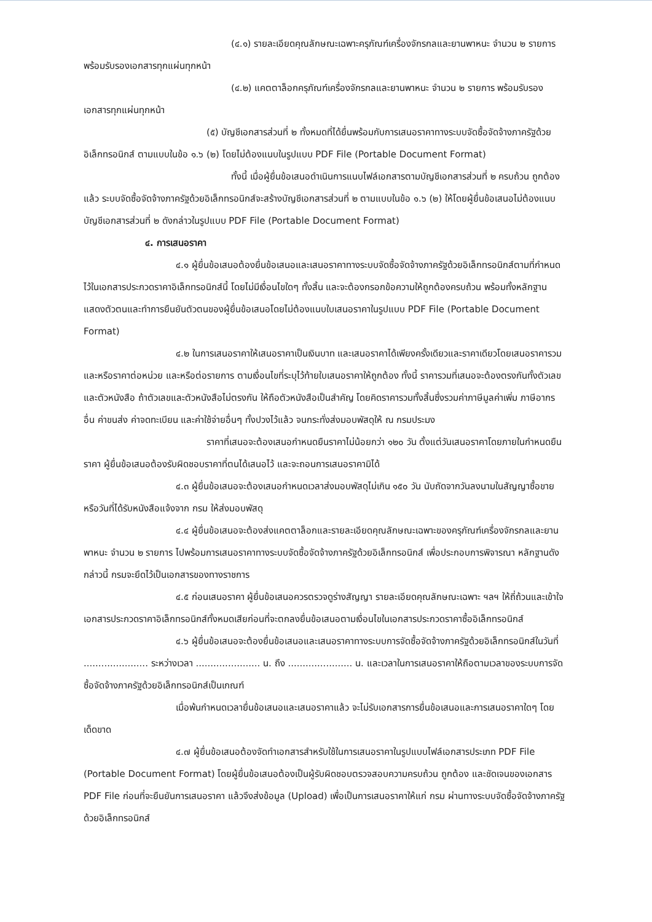(๔.๑) รายละเอียดคุณลักษณะเฉพาะครุภัณฑ์เครื่องจักรกลและยานพาหนะ จำนวน ๒ รายการ พร้อมรับรองเอกสารทุกแผ่นทุกหน้า
(๔.๒) แคตตาล็อกครุภัณฑ์เครื่องจักรกลและยานพาหนะ จำนวน ๒ รายการ พร้อมรับรองเอกสารทุกแผ่นทุกหน้า
(๕) บัญชีเอกสารส่วนที่ ๒ ทั้งหมดที่ได้ยื่นพร้อมกับการเสนอราคาทางระบบจัดซื้อจัดจ้างภาครัฐด้วยอิเล็กทรอนิกส์ ตามแบบในข้อ ๑.๖ (๒) โดยไม่ต้องแนบในรูปแบบ PDF File (Portable Document Format)
ทั้งนี้ เมื่อผู้ยื่นข้อเสนอดำเนินการแนบไฟล์เอกสารตามบัญชีเอกสารส่วนที่ ๒ ครบถ้วน ถูกต้องแล้ว ระบบจัดซื้อจัดจ้างภาครัฐด้วยอิเล็กทรอนิกส์จะสร้างบัญชีเอกสารส่วนที่ ๒ ตามแบบในข้อ ๑.๖ (๒) ให้โดยผู้ยื่นข้อเสนอไม่ต้องแนบบัญชีเอกสารส่วนที่ ๒ ดังกล่าวในรูปแบบ PDF File (Portable Document Format)
๔. การเสนอราคา
๔.๑ ผู้ยื่นข้อเสนอต้องยื่นข้อเสนอและเสนอราคาทางระบบจัดซื้อจัดจ้างภาครัฐด้วยอิเล็กทรอนิกส์ตามที่กำหนดไว้ในเอกสารประกวดราคาอิเล็กทรอนิกส์นี้ โดยไม่มีเงื่อนไขใดๆ ทั้งสิ้น และจะต้องกรอกข้อความให้ถูกต้องครบถ้วน พร้อมทั้งหลักฐานแสดงตัวตนและทำการยืนยันตัวตนของผู้ยื่นข้อเสนอโดยไม่ต้องแนบใบเสนอราคาในรูปแบบ PDF File (Portable Document Format)
๔.๒ ในการเสนอราคาให้เสนอราคาเป็นเงินบาท และเสนอราคาได้เพียงครั้งเดียวและราคาเดียวโดยเสนอราคารวม และหรือราคาต่อหน่วย และหรือต่อรายการ ตามเงื่อนไขที่ระบุไว้ท้ายใบเสนอราคาให้ถูกต้อง ทั้งนี้ ราคารวมที่เสนอจะต้องตรงกันทั้งตัวเลขและตัวหนังสือ ถ้าตัวเลขและตัวหนังสือไม่ตรงกัน ให้ถือตัวหนังสือเป็นสำคัญ โดยคิดราคารวมทั้งสิ้นซึ่งรวมค่าภาษีมูลค่าเพิ่ม ภาษีอากรอื่น ค่าขนส่ง ค่าจดทะเบียน และค่าใช้จ่ายอื่นๆ ทั้งปวงไว้แล้ว จนกระทั่งส่งมอบพัสดุให้ ณ กรมประมง
ราคาที่เสนอจะต้องเสนอกำหนดยืนราคาไม่น้อยกว่า ๑๒๐ วัน ตั้งแต่วันเสนอราคาโดยภายในกำหนดยืนราคา ผู้ยื่นข้อเสนอต้องรับผิดชอบราคาที่ตนได้เสนอไว้ และจะถอนการเสนอราคามิได้
๔.๓ ผู้ยื่นข้อเสนอจะต้องเสนอกำหนดเวลาส่งมอบพัสดุไม่เกิน ๑๕๐ วัน นับถัดจากวันลงนามในสัญญาซื้อขาย หรือวันที่ได้รับหนังสือแจ้งจาก กรม ให้ส่งมอบพัสดุ
๔.๔ ผู้ยื่นข้อเสนอจะต้องส่งแคตตาล็อกและรายละเอียดคุณลักษณะเฉพาะของครุภัณฑ์เครื่องจักรกลและยานพาหนะ จำนวน ๒ รายการ ไปพร้อมการเสนอราคาทางระบบจัดซื้อจัดจ้างภาครัฐด้วยอิเล็กทรอนิกส์ เพื่อประกอบการพิจารณา หลักฐานดังกล่าวนี้ กรมจะยึดไว้เป็นเอกสารของทางราชการ
๔.๕ ก่อนเสนอราคา ผู้ยื่นข้อเสนอควรตรวจดูร่างสัญญา รายละเอียดคุณลักษณะเฉพาะ ฯลฯ ให้ถี่ถ้วนและเข้าใจเอกสารประกวดราคาอิเล็กทรอนิกส์ทั้งหมดเสียก่อนที่จะตกลงยื่นข้อเสนอตามเงื่อนไขในเอกสารประกวดราคาซื้ออิเล็กทรอนิกส์
๔.๖ ผู้ยื่นข้อเสนอจะต้องยื่นข้อเสนอและเสนอราคาทางระบบการจัดซื้อจัดจ้างภาครัฐด้วยอิเล็กทรอนิกส์ในวันที่ ...................... ระหว่างเวลา ...................... น. ถึง ...................... น. และเวลาในการเสนอราคาให้ถือตามเวลาของระบบการจัดซื้อจัดจ้างภาครัฐด้วยอิเล็กทรอนิกส์เป็นเกณฑ์
เมื่อพ้นกำหนดเวลายื่นข้อเสนอและเสนอราคาแล้ว จะไม่รับเอกสารการยื่นข้อเสนอและการเสนอราคาใดๆ โดยเด็ดขาด
๔.๗ ผู้ยื่นข้อเสนอต้องจัดทำเอกสารสำหรับใช้ในการเสนอราคาในรูปแบบไฟล์เอกสารประเภท PDF File (Portable Document Format) โดยผู้ยื่นข้อเสนอต้องเป็นผู้รับผิดชอบตรวจสอบความครบถ้วน ถูกต้อง และชัดเจนของเอกสาร PDF File ก่อนที่จะยืนยันการเสนอราคา แล้วจึงส่งข้อมูล (Upload) เพื่อเป็นการเสนอราคาให้แก่ กรม ผ่านทางระบบจัดซื้อจัดจ้างภาครัฐด้วยอิเล็กทรอนิกส์